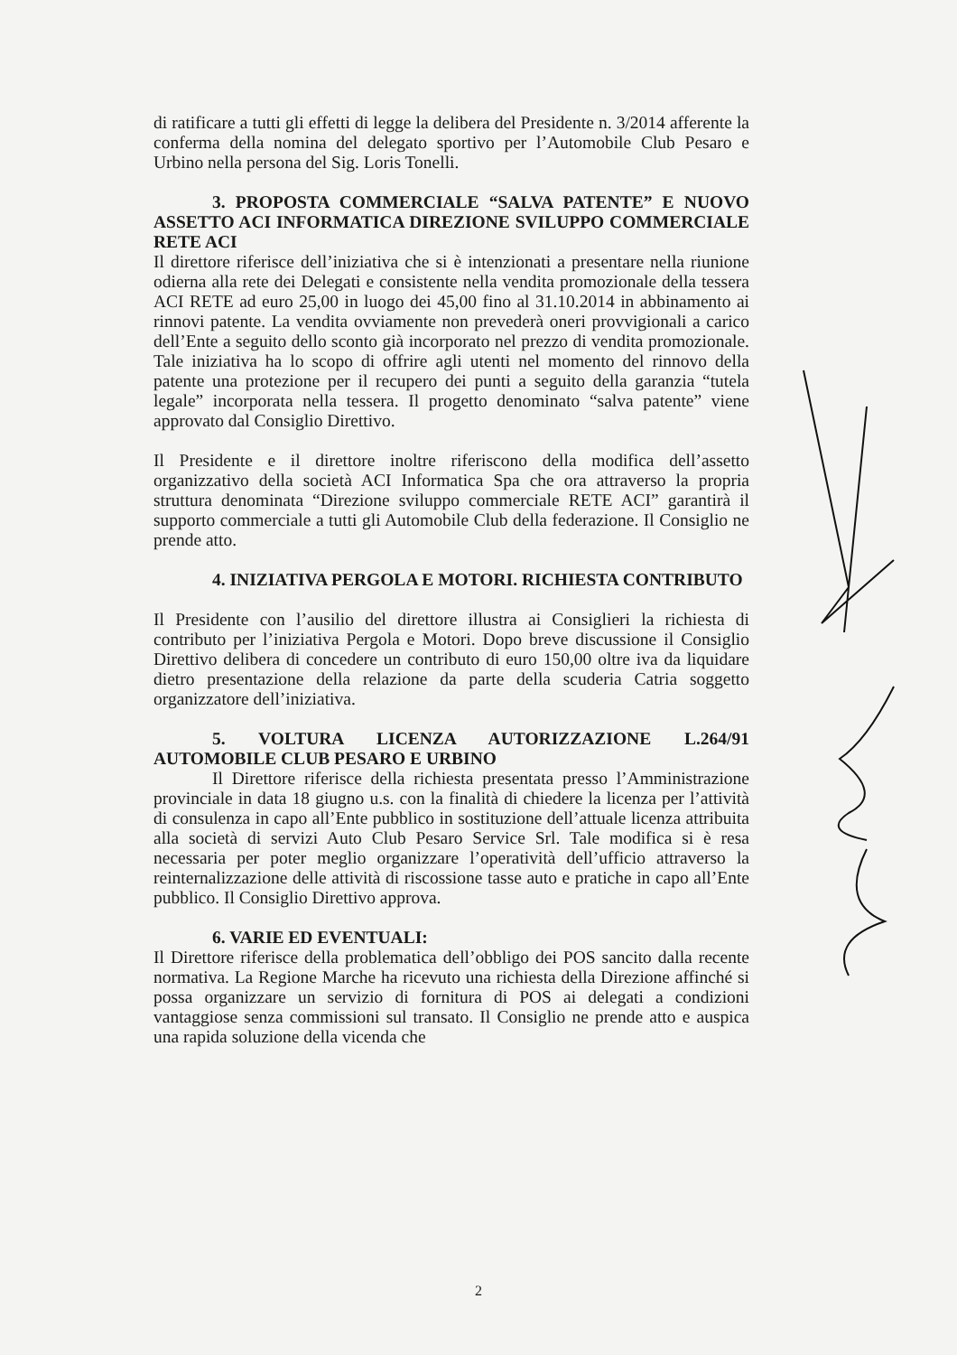di ratificare a tutti gli effetti di legge la delibera del Presidente n. 3/2014 afferente la conferma della nomina del delegato sportivo per l’Automobile Club Pesaro e Urbino nella persona del Sig. Loris Tonelli.
3. PROPOSTA COMMERCIALE “SALVA PATENTE” E NUOVO ASSETTO ACI INFORMATICA DIREZIONE SVILUPPO COMMERCIALE RETE ACI
Il direttore riferisce dell’iniziativa che si è intenzionati a presentare nella riunione odierna alla rete dei Delegati e consistente nella vendita promozionale della tessera ACI RETE ad euro 25,00 in luogo dei 45,00 fino al 31.10.2014 in abbinamento ai rinnovi patente. La vendita ovviamente non prevederà oneri provvigionali a carico dell’Ente a seguito dello sconto già incorporato nel prezzo di vendita promozionale. Tale iniziativa ha lo scopo di offrire agli utenti nel momento del rinnovo della patente una protezione per il recupero dei punti a seguito della garanzia “tutela legale” incorporata nella tessera. Il progetto denominato “salva patente” viene approvato dal Consiglio Direttivo.
Il Presidente e il direttore inoltre riferiscono della modifica dell’assetto organizzativo della società ACI Informatica Spa che ora attraverso la propria struttura denominata “Direzione sviluppo commerciale RETE ACI” garantirà il supporto commerciale a tutti gli Automobile Club della federazione. Il Consiglio ne prende atto.
4. INIZIATIVA PERGOLA E MOTORI. RICHIESTA CONTRIBUTO
Il Presidente con l’ausilio del direttore illustra ai Consiglieri la richiesta di contributo per l’iniziativa Pergola e Motori. Dopo breve discussione il Consiglio Direttivo delibera di concedere un contributo di euro 150,00 oltre iva da liquidare dietro presentazione della relazione da parte della scuderia Catria soggetto organizzatore dell’iniziativa.
5. VOLTURA LICENZA AUTORIZZAZIONE L.264/91 AUTOMOBILE CLUB PESARO E URBINO
Il Direttore riferisce della richiesta presentata presso l’Amministrazione provinciale in data 18 giugno u.s. con la finalità di chiedere la licenza per l’attività di consulenza in capo all’Ente pubblico in sostituzione dell’attuale licenza attribuita alla società di servizi Auto Club Pesaro Service Srl. Tale modifica si è resa necessaria per poter meglio organizzare l’operatività dell’ufficio attraverso la reinternalizzazione delle attività di riscossione tasse auto e pratiche in capo all’Ente pubblico. Il Consiglio Direttivo approva.
6. VARIE ED EVENTUALI:
Il Direttore riferisce della problematica dell’obbligo dei POS sancito dalla recente normativa. La Regione Marche ha ricevuto una richiesta della Direzione affinché si possa organizzare un servizio di fornitura di POS ai delegati a condizioni vantaggiose senza commissioni sul transato. Il Consiglio ne prende atto e auspica una rapida soluzione della vicenda che
2